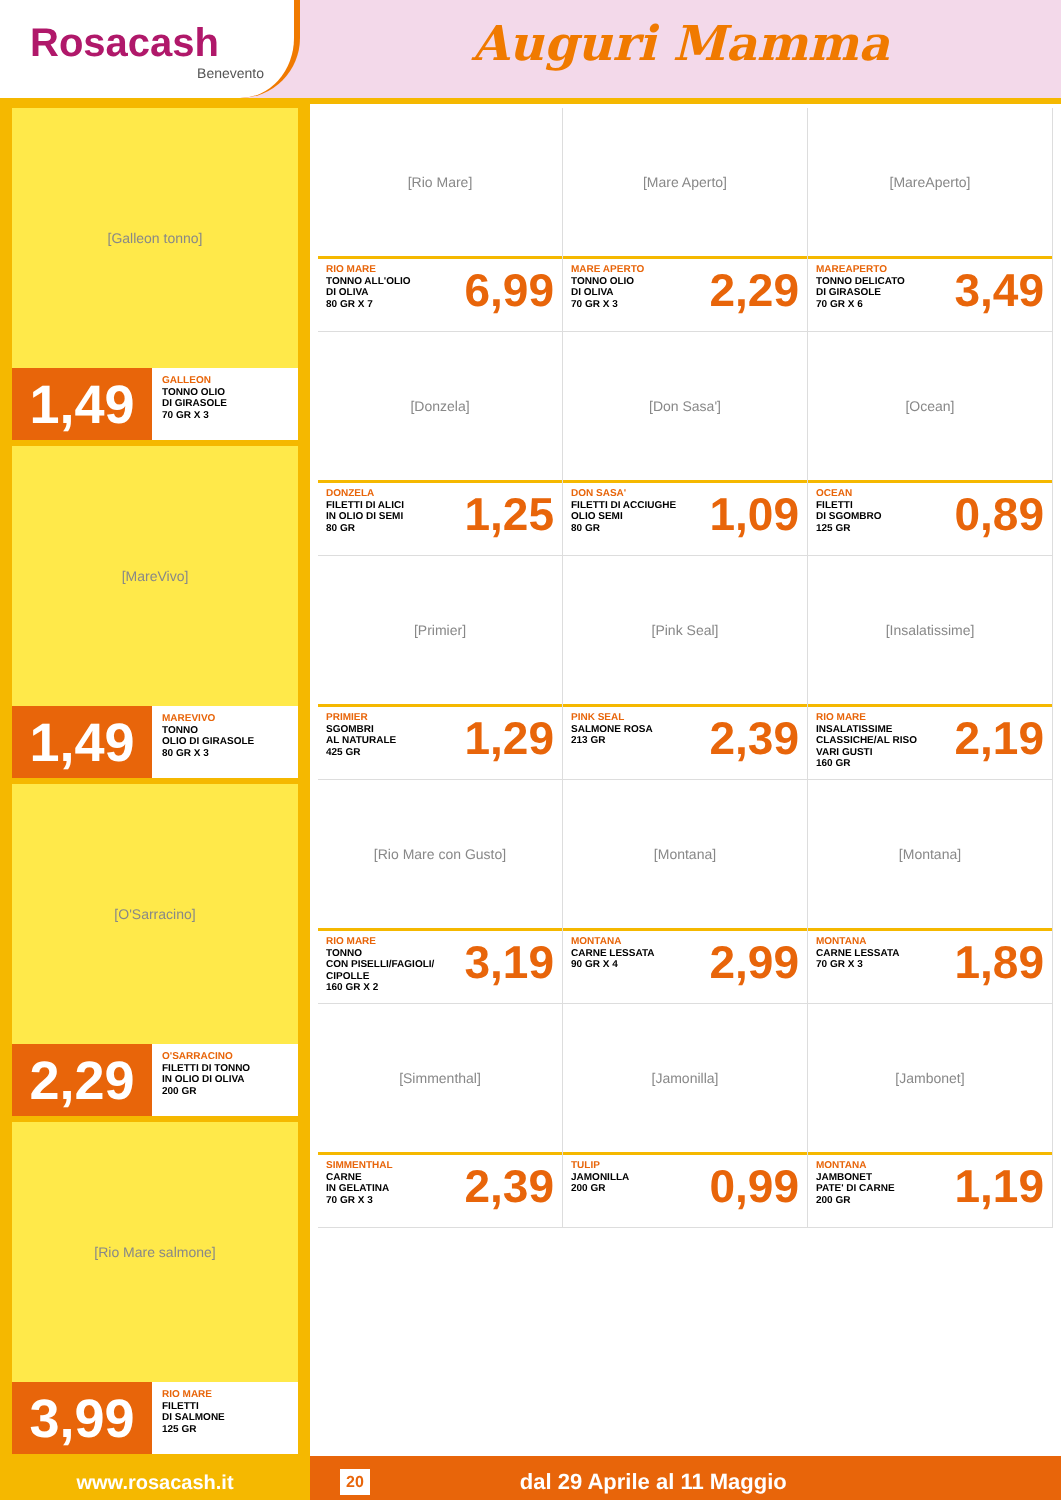Rosacash
Benevento
Auguri Mamma
[Galleon tonno]
1,49
GALLEON
TONNO OLIO
DI GIRASOLE
70 GR X 3
[MareVivo]
1,49
MAREVIVO
TONNO
OLIO DI GIRASOLE
80 GR X 3
[O'Sarracino]
2,29
O'SARRACINO
FILETTI DI TONNO
IN OLIO DI OLIVA
200 GR
[Rio Mare salmone]
3,99
RIO MARE
FILETTI
DI SALMONE
125 GR
[Rio Mare]
RIO MARE
TONNO ALL'OLIO
DI OLIVA
80 GR X 7
6,99
[Mare Aperto]
MARE APERTO
TONNO OLIO
DI OLIVA
70 GR X 3
2,29
[MareAperto]
MAREAPERTO
TONNO DELICATO
DI GIRASOLE
70 GR X 6
3,49
[Donzela]
DONZELA
FILETTI DI ALICI
IN OLIO DI SEMI
80 GR
1,25
[Don Sasa']
DON SASA'
FILETTI DI ACCIUGHE
OLIO SEMI
80 GR
1,09
[Ocean]
OCEAN
FILETTI
DI SGOMBRO
125 GR
0,89
[Primier]
PRIMIER
SGOMBRI
AL NATURALE
425 GR
1,29
[Pink Seal]
PINK SEAL
SALMONE ROSA
213 GR
2,39
[Insalatissime]
RIO MARE
INSALATISSIME
CLASSICHE/AL RISO
VARI GUSTI
160 GR
2,19
[Rio Mare con Gusto]
RIO MARE
TONNO
CON PISELLI/FAGIOLI/
CIPOLLE
160 GR X 2
3,19
[Montana]
MONTANA
CARNE LESSATA
90 GR X 4
2,99
[Montana]
MONTANA
CARNE LESSATA
70 GR X 3
1,89
[Simmenthal]
SIMMENTHAL
CARNE
IN GELATINA
70 GR X 3
2,39
[Jamonilla]
TULIP
JAMONILLA
200 GR
0,99
[Jambonet]
MONTANA
JAMBONET
PATE' DI CARNE
200 GR
1,19
www.rosacash.it
20 dal 29 Aprile al 11 Maggio